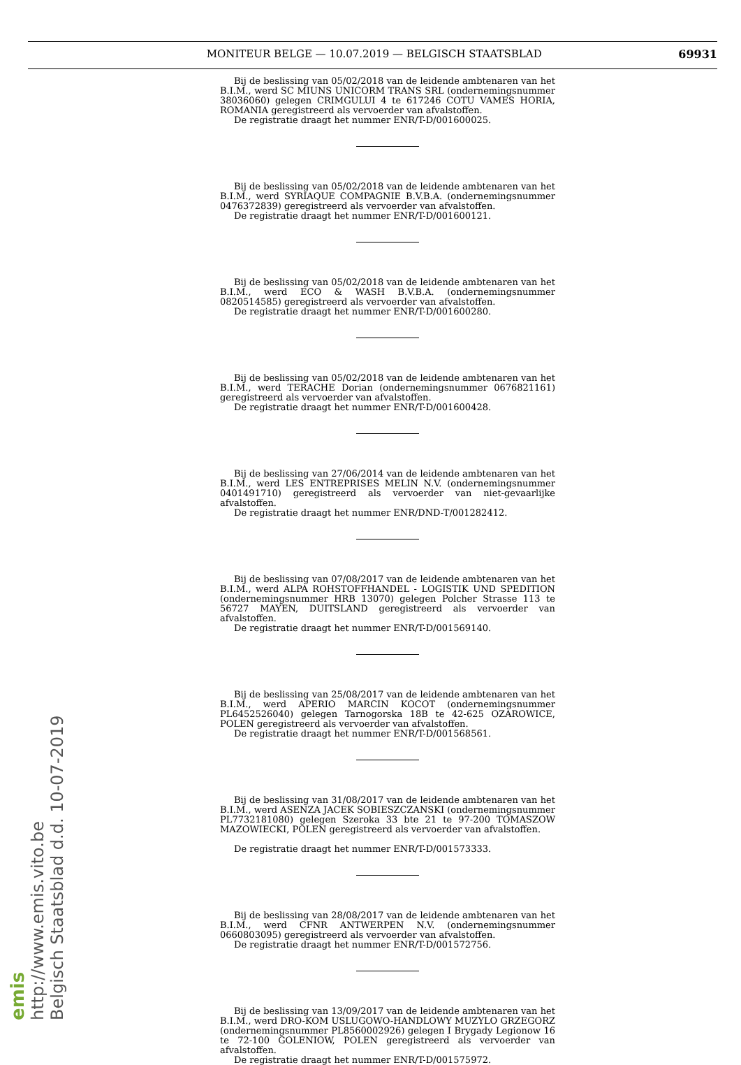MONITEUR BELGE — 10.07.2019 — BELGISCH STAATSBLAD 69931
emis
http://www.emis.vito.be
Belgisch Staatsblad d.d. 10-07-2019
Bij de beslissing van 05/02/2018 van de leidende ambtenaren van het B.I.M., werd SC MIUNS UNICORM TRANS SRL (ondernemingsnummer 38036060) gelegen CRIMGULUI 4 te 617246 COTU VAMES HORIA, ROMANIA geregistreerd als vervoerder van afvalstoffen.
De registratie draagt het nummer ENR/T-D/001600025.
Bij de beslissing van 05/02/2018 van de leidende ambtenaren van het B.I.M., werd SYRIAQUE COMPAGNIE B.V.B.A. (ondernemingsnummer 0476372839) geregistreerd als vervoerder van afvalstoffen.
De registratie draagt het nummer ENR/T-D/001600121.
Bij de beslissing van 05/02/2018 van de leidende ambtenaren van het B.I.M., werd ECO & WASH B.V.B.A. (ondernemingsnummer 0820514585) geregistreerd als vervoerder van afvalstoffen.
De registratie draagt het nummer ENR/T-D/001600280.
Bij de beslissing van 05/02/2018 van de leidende ambtenaren van het B.I.M., werd TERACHE Dorian (ondernemingsnummer 0676821161) geregistreerd als vervoerder van afvalstoffen.
De registratie draagt het nummer ENR/T-D/001600428.
Bij de beslissing van 27/06/2014 van de leidende ambtenaren van het B.I.M., werd LES ENTREPRISES MELIN N.V. (ondernemingsnummer 0401491710) geregistreerd als vervoerder van niet-gevaarlijke afvalstoffen.
De registratie draagt het nummer ENR/DND-T/001282412.
Bij de beslissing van 07/08/2017 van de leidende ambtenaren van het B.I.M., werd ALPA ROHSTOFFHANDEL - LOGISTIK UND SPEDITION (ondernemingsnummer HRB 13070) gelegen Polcher Strasse 113 te 56727 MAYEN, DUITSLAND geregistreerd als vervoerder van afvalstoffen.
De registratie draagt het nummer ENR/T-D/001569140.
Bij de beslissing van 25/08/2017 van de leidende ambtenaren van het B.I.M., werd APERIO MARCIN KOCOT (ondernemingsnummer PL6452526040) gelegen Tarnogorska 18B te 42-625 OZAROWICE, POLEN geregistreerd als vervoerder van afvalstoffen.
De registratie draagt het nummer ENR/T-D/001568561.
Bij de beslissing van 31/08/2017 van de leidende ambtenaren van het B.I.M., werd ASENZA JACEK SOBIESZCZANSKI (ondernemingsnummer PL7732181080) gelegen Szeroka 33 bte 21 te 97-200 TOMASZOW MAZOWIECKI, POLEN geregistreerd als vervoerder van afvalstoffen.
De registratie draagt het nummer ENR/T-D/001573333.
Bij de beslissing van 28/08/2017 van de leidende ambtenaren van het B.I.M., werd CFNR ANTWERPEN N.V. (ondernemingsnummer 0660803095) geregistreerd als vervoerder van afvalstoffen.
De registratie draagt het nummer ENR/T-D/001572756.
Bij de beslissing van 13/09/2017 van de leidende ambtenaren van het B.I.M., werd DRO-KOM USLUGOWO-HANDLOWY MUZYLO GRZEGORZ (ondernemingsnummer PL8560002926) gelegen I Brygady Legionow 16 te 72-100 GOLENIOW, POLEN geregistreerd als vervoerder van afvalstoffen.
De registratie draagt het nummer ENR/T-D/001575972.